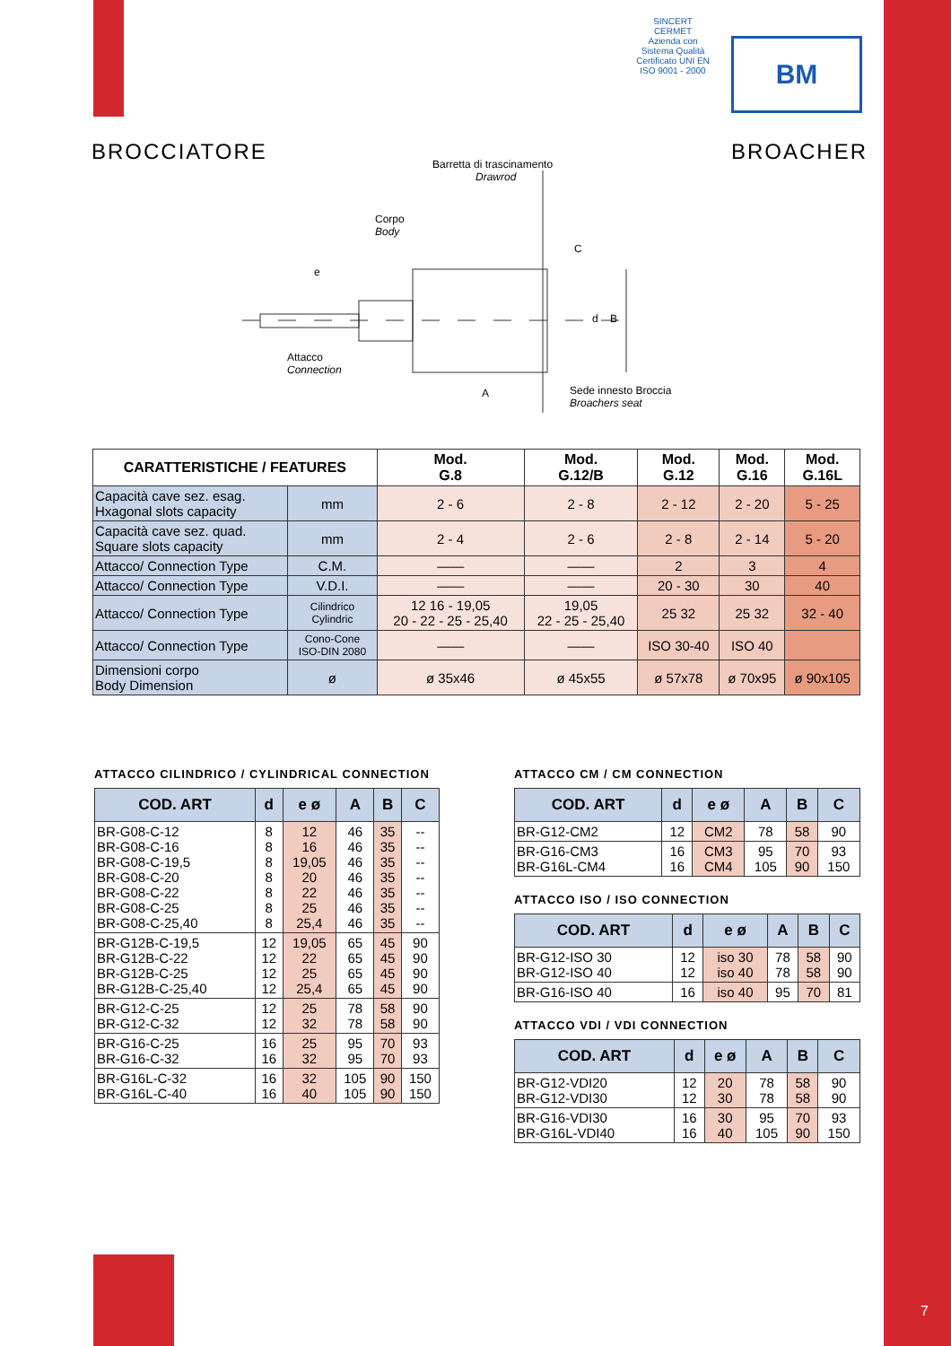SINCERT
CERMET
Azienda con Sistema Qualità Certificato UNI EN ISO 9001 - 2000
BM
BROCCIATORE BROACHER
Barretta di trascinamento
Drawrod
Corpo
Body
e
Attacco
Connection
A
C
d B
Sede innesto Broccia
Broachers seat
| CARATTERISTICHE / FEATURES | | Mod. G.8 | Mod. G.12/B | Mod. G.12 | Mod. G.16 | Mod. G.16L |
| --- | --- | --- | --- | --- | --- | --- |
| Capacità cave sez. esag. Hxagonal slots capacity | mm | 2 - 6 | 2 - 8 | 2 - 12 | 2 - 20 | 5 - 25 |
| Capacità cave sez. quad. Square slots capacity | mm | 2 - 4 | 2 - 6 | 2 - 8 | 2 - 14 | 5 - 20 |
| Attacco/ Connection Type | C.M. | —— | —— | 2 | 3 | 4 |
| Attacco/ Connection Type | V.D.I. | —— | —— | 20 - 30 | 30 | 40 |
| Attacco/ Connection Type | Cilindrico Cylindric | 12 16 - 19,05 20 - 22 - 25 - 25,40 | 19,05 22 - 25 - 25,40 | 25 32 | 25 32 | 32 - 40 |
| Attacco/ Connection Type | Cono-Cone ISO-DIN 2080 | —— | —— | ISO 30-40 | ISO 40 | |
| Dimensioni corpo Body Dimension | ø | ø 35x46 | ø 45x55 | ø 57x78 | ø 70x95 | ø 90x105 |
ATTACCO CILINDRICO / CYLINDRICAL CONNECTION
| COD. ART | d | e ø | A | B | C |
| --- | --- | --- | --- | --- | --- |
| BR-G08-C-12 BR-G08-C-16 BR-G08-C-19,5 BR-G08-C-20 BR-G08-C-22 BR-G08-C-25 BR-G08-C-25,40 | 8 8 8 8 8 8 8 | 12 16 19,05 20 22 25 25,4 | 46 46 46 46 46 46 46 | 35 35 35 35 35 35 35 | -- -- -- -- -- -- -- |
| BR-G12B-C-19,5 BR-G12B-C-22 BR-G12B-C-25 BR-G12B-C-25,40 | 12 12 12 12 | 19,05 22 25 25,4 | 65 65 65 65 | 45 45 45 45 | 90 90 90 90 |
| BR-G12-C-25 BR-G12-C-32 | 12 12 | 25 32 | 78 78 | 58 58 | 90 90 |
| BR-G16-C-25 BR-G16-C-32 | 16 16 | 25 32 | 95 95 | 70 70 | 93 93 |
| BR-G16L-C-32 BR-G16L-C-40 | 16 16 | 32 40 | 105 105 | 90 90 | 150 150 |
ATTACCO CM / CM CONNECTION
| COD. ART | d | e ø | A | B | C |
| --- | --- | --- | --- | --- | --- |
| BR-G12-CM2 | 12 | CM2 | 78 | 58 | 90 |
| BR-G16-CM3 BR-G16L-CM4 | 16 16 | CM3 CM4 | 95 105 | 70 90 | 93 150 |
ATTACCO ISO / ISO CONNECTION
| COD. ART | d | e ø | A | B | C |
| --- | --- | --- | --- | --- | --- |
| BR-G12-ISO 30 BR-G12-ISO 40 | 12 12 | iso 30 iso 40 | 78 78 | 58 58 | 90 90 |
| BR-G16-ISO 40 | 16 | iso 40 | 95 | 70 | 81 |
ATTACCO VDI / VDI CONNECTION
| COD. ART | d | e ø | A | B | C |
| --- | --- | --- | --- | --- | --- |
| BR-G12-VDI20 BR-G12-VDI30 | 12 12 | 20 30 | 78 78 | 58 58 | 90 90 |
| BR-G16-VDI30 BR-G16L-VDI40 | 16 16 | 30 40 | 95 105 | 70 90 | 93 150 |
7